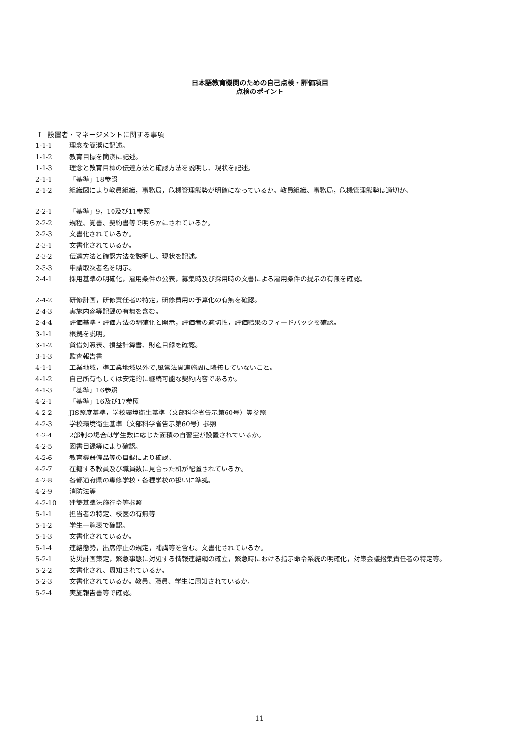日本語教育機関のための自己点検・評価項目
点検のポイント
Ⅰ　設置者・マネージメントに関する事項
1-1-1
理念を簡潔に記述。
1-1-2
教育目標を簡潔に記述。
1-1-3
理念と教育目標の伝達方法と確認方法を説明し、現状を記述。
2-1-1
「基準」18参照
2-1-2
組織図により教員組織，事務局，危機管理態勢が明確になっているか。教員組織、事務局，危機管理態勢は適切か。
2-2-1
「基準」9，10及び11参照
2-2-2
規程、覚書、契約書等で明らかにされているか。
2-2-3
文書化されているか。
2-3-1
文書化されているか。
2-3-2
伝達方法と確認方法を説明し、現状を記述。
2-3-3
申請取次者名を明示。
2-4-1
採用基準の明確化，雇用条件の公表，募集時及び採用時の文書による雇用条件の提示の有無を確認。
2-4-2
研修計画，研修責任者の特定，研修費用の予算化の有無を確認。
2-4-3
実施内容等記録の有無を含む。
2-4-4
評価基準・評価方法の明確化と開示，評価者の適切性，評価結果のフィードバックを確認。
3-1-1
根拠を説明。
3-1-2
貸借対照表、損益計算書、財産目録を確認。
3-1-3
監査報告書
4-1-1
工業地域，準工業地域以外で,風営法関連施設に隣接していないこと。
4-1-2
自己所有もしくは安定的に継続可能な契約内容であるか。
4-1-3
「基準」16参照
4-2-1
「基準」16及び17参照
4-2-2
JIS照度基準，学校環境衛生基準（文部科学省告示第60号）等参照
4-2-3
学校環境衛生基準（文部科学省告示第60号）参照
4-2-4
2部制の場合は学生数に応じた面積の自習室が設置されているか。
4-2-5
図書目録等により確認。
4-2-6
教育機器備品等の目録により確認。
4-2-7
在籍する教員及び職員数に見合った机が配置されているか。
4-2-8
各都道府県の専修学校・各種学校の扱いに準拠。
4-2-9
消防法等
4-2-10
建築基準法施行令等参照
5-1-1
担当者の特定、校医の有無等
5-1-2
学生一覧表で確認。
5-1-3
文書化されているか。
5-1-4
連絡態勢，出席停止の規定，補講等を含む。文書化されているか。
5-2-1
防災計画策定，緊急事態に対処する情報連絡網の確立，緊急時における指示命令系統の明確化，対策会議招集責任者の特定等。
5-2-2
文書化され、周知されているか。
5-2-3
文書化されているか。教員、職員、学生に周知されているか。
5-2-4
実施報告書等で確認。
11